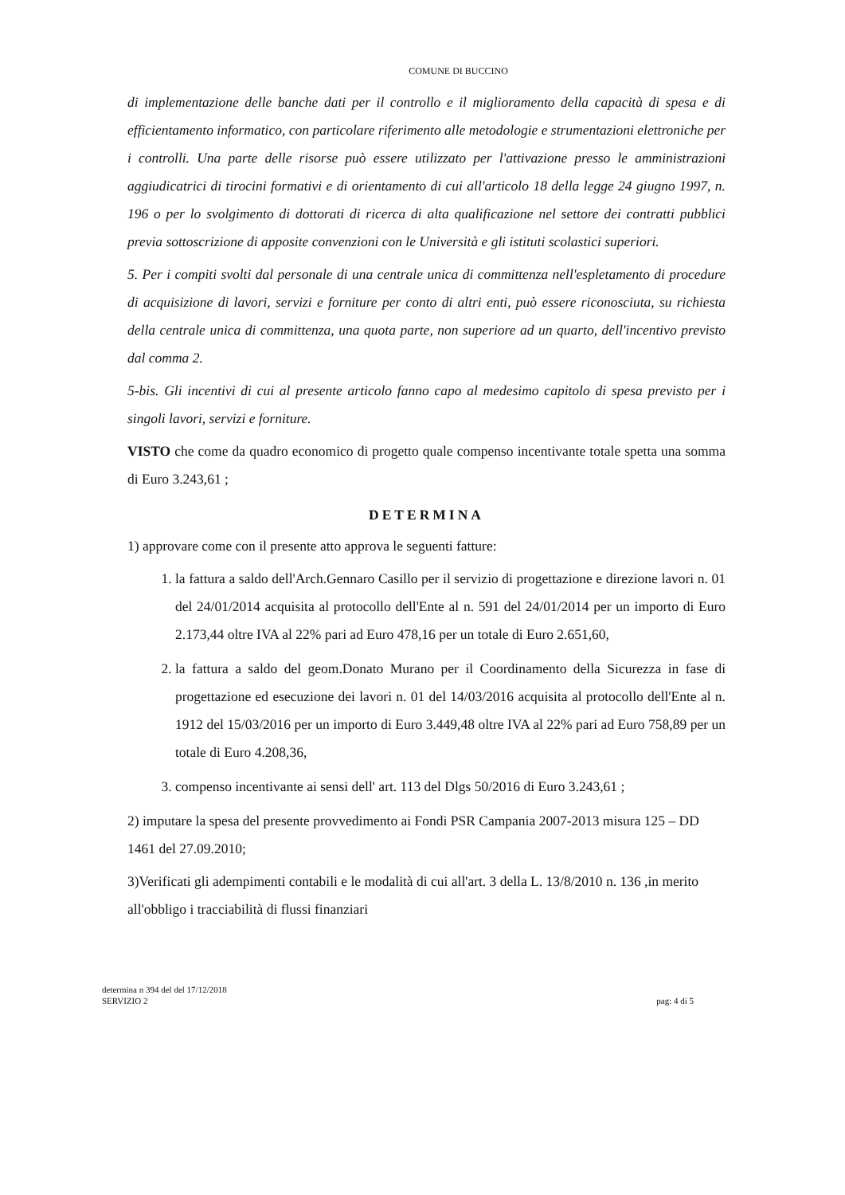COMUNE DI BUCCINO
di implementazione delle banche dati per il controllo e il miglioramento della capacità di spesa e di efficientamento informatico, con particolare riferimento alle metodologie e strumentazioni elettroniche per i controlli. Una parte delle risorse può essere utilizzato per l'attivazione presso le amministrazioni aggiudicatrici di tirocini formativi e di orientamento di cui all'articolo 18 della legge 24 giugno 1997, n. 196 o per lo svolgimento di dottorati di ricerca di alta qualificazione nel settore dei contratti pubblici previa sottoscrizione di apposite convenzioni con le Università e gli istituti scolastici superiori.
5. Per i compiti svolti dal personale di una centrale unica di committenza nell'espletamento di procedure di acquisizione di lavori, servizi e forniture per conto di altri enti, può essere riconosciuta, su richiesta della centrale unica di committenza, una quota parte, non superiore ad un quarto, dell'incentivo previsto dal comma 2.
5-bis. Gli incentivi di cui al presente articolo fanno capo al medesimo capitolo di spesa previsto per i singoli lavori, servizi e forniture.
VISTO che come da quadro economico di progetto quale compenso incentivante totale spetta una somma di Euro 3.243,61 ;
DETERMINA
1) approvare come con il presente atto approva le seguenti fatture:
1. la fattura a saldo dell'Arch.Gennaro Casillo per il servizio di progettazione e direzione lavori n. 01 del 24/01/2014 acquisita al protocollo dell'Ente al n. 591 del 24/01/2014 per un importo di Euro 2.173,44 oltre IVA al 22% pari ad Euro 478,16 per un totale di Euro 2.651,60,
2. la fattura a saldo del geom.Donato Murano per il Coordinamento della Sicurezza in fase di progettazione ed esecuzione dei lavori n. 01 del 14/03/2016 acquisita al protocollo dell'Ente al n. 1912 del 15/03/2016 per un importo di Euro 3.449,48 oltre IVA al 22% pari ad Euro 758,89 per un totale di Euro 4.208,36,
3. compenso incentivante ai sensi dell' art. 113 del Dlgs 50/2016 di Euro 3.243,61 ;
2) imputare la spesa del presente provvedimento ai Fondi PSR Campania 2007-2013 misura 125 – DD 1461 del 27.09.2010;
3)Verificati gli adempimenti contabili e le modalità di cui all'art. 3 della L. 13/8/2010 n. 136 ,in merito all'obbligo i tracciabilità di flussi finanziari
determina n 394 del del 17/12/2018
SERVIZIO 2
pag: 4 di 5